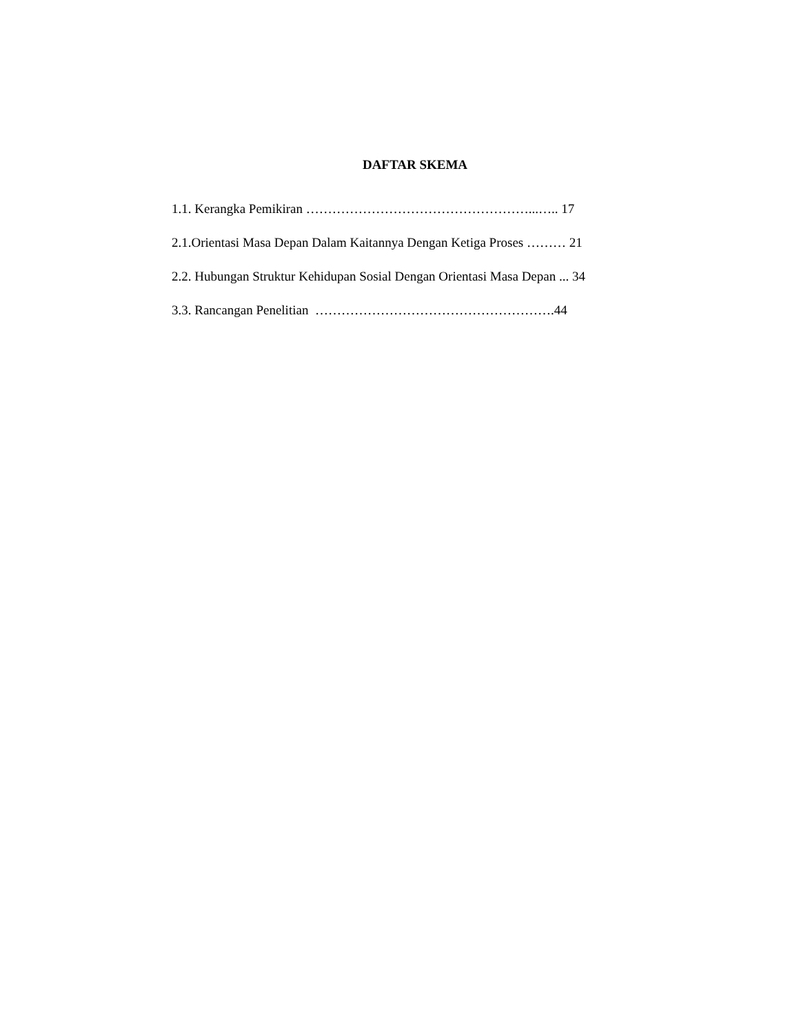DAFTAR SKEMA
1.1. Kerangka Pemikiran ……………………………………………...….. 17
2.1.Orientasi Masa Depan Dalam Kaitannya Dengan Ketiga Proses ……… 21
2.2. Hubungan Struktur Kehidupan Sosial Dengan Orientasi Masa Depan ... 34
3.3. Rancangan Penelitian ……………………………………………….44